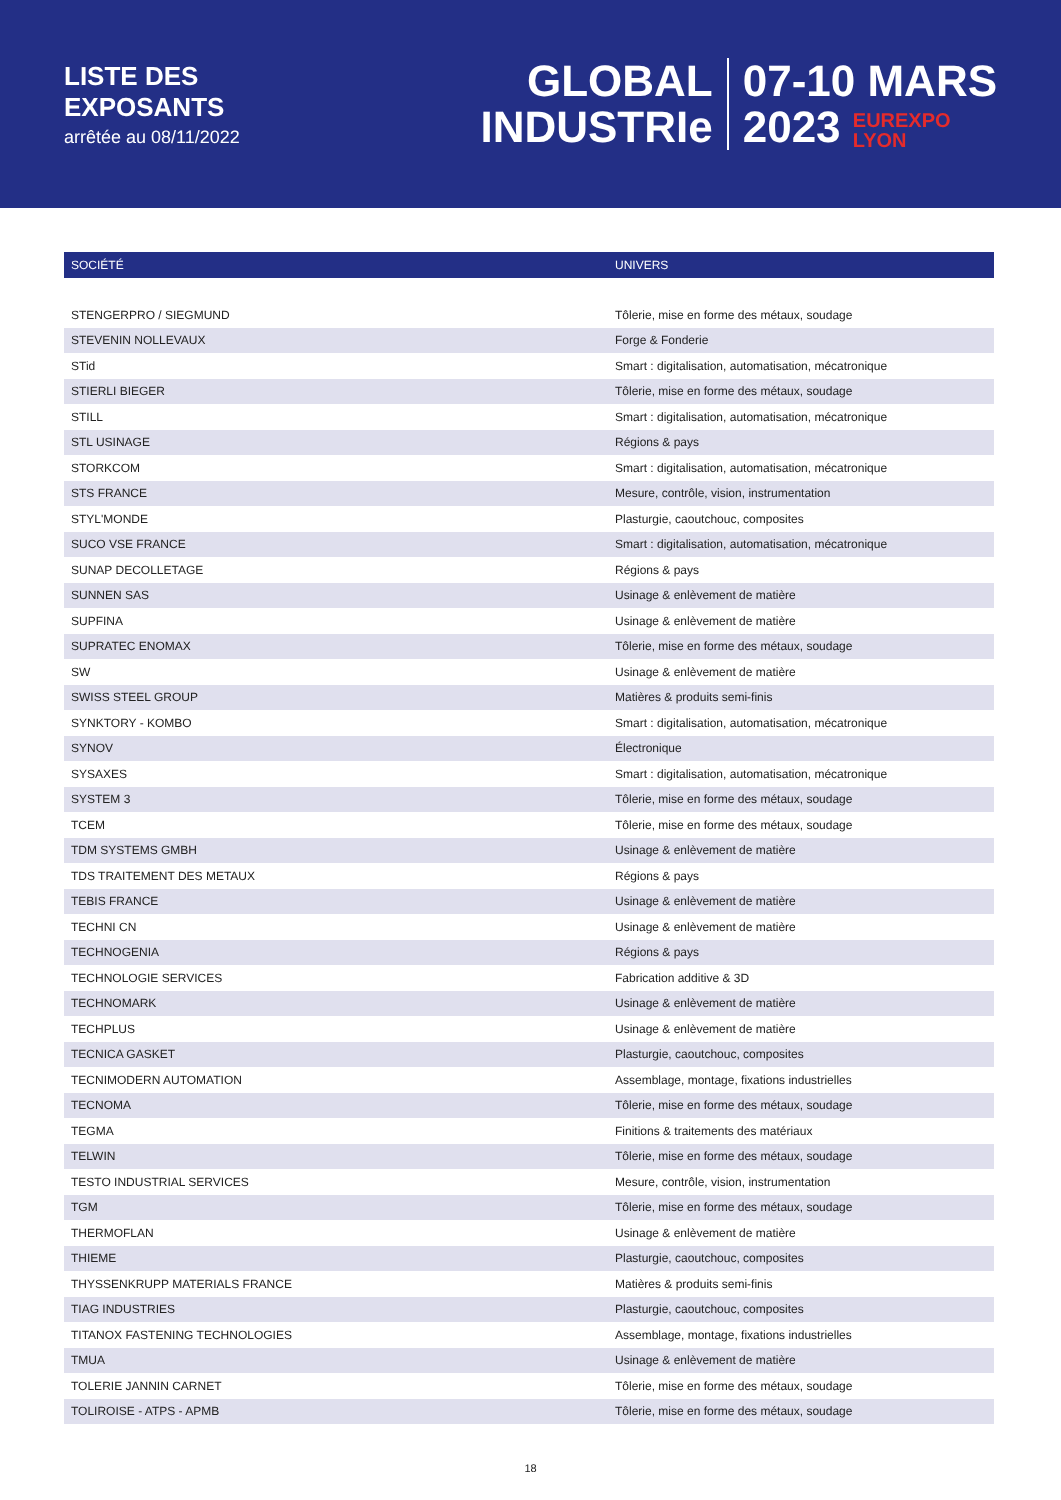LISTE DES
EXPOSANTS
arrêtée au 08/11/2022
GLOBAL
INDUSTRIe
07-10 MARS
2023 EUREXPO
LYON
| SOCIÉTÉ | UNIVERS |
| --- | --- |
| STENGERPRO / SIEGMUND | Tôlerie, mise en forme des métaux, soudage |
| STEVENIN NOLLEVAUX | Forge & Fonderie |
| STid | Smart : digitalisation, automatisation, mécatronique |
| STIERLI BIEGER | Tôlerie, mise en forme des métaux, soudage |
| STILL | Smart : digitalisation, automatisation, mécatronique |
| STL USINAGE | Régions & pays |
| STORKCOM | Smart : digitalisation, automatisation, mécatronique |
| STS FRANCE | Mesure, contrôle, vision, instrumentation |
| STYL'MONDE | Plasturgie, caoutchouc, composites |
| SUCO VSE FRANCE | Smart : digitalisation, automatisation, mécatronique |
| SUNAP DECOLLETAGE | Régions & pays |
| SUNNEN SAS | Usinage & enlèvement de matière |
| SUPFINA | Usinage & enlèvement de matière |
| SUPRATEC ENOMAX | Tôlerie, mise en forme des métaux, soudage |
| SW | Usinage & enlèvement de matière |
| SWISS STEEL GROUP | Matières & produits semi-finis |
| SYNKTORY - KOMBO | Smart : digitalisation, automatisation, mécatronique |
| SYNOV | Électronique |
| SYSAXES | Smart : digitalisation, automatisation, mécatronique |
| SYSTEM 3 | Tôlerie, mise en forme des métaux, soudage |
| TCEM | Tôlerie, mise en forme des métaux, soudage |
| TDM SYSTEMS GMBH | Usinage & enlèvement de matière |
| TDS TRAITEMENT DES METAUX | Régions & pays |
| TEBIS FRANCE | Usinage & enlèvement de matière |
| TECHNI CN | Usinage & enlèvement de matière |
| TECHNOGENIA | Régions & pays |
| TECHNOLOGIE SERVICES | Fabrication additive & 3D |
| TECHNOMARK | Usinage & enlèvement de matière |
| TECHPLUS | Usinage & enlèvement de matière |
| TECNICA GASKET | Plasturgie, caoutchouc, composites |
| TECNIMODERN AUTOMATION | Assemblage, montage, fixations industrielles |
| TECNOMA | Tôlerie, mise en forme des métaux, soudage |
| TEGMA | Finitions & traitements des matériaux |
| TELWIN | Tôlerie, mise en forme des métaux, soudage |
| TESTO INDUSTRIAL SERVICES | Mesure, contrôle, vision, instrumentation |
| TGM | Tôlerie, mise en forme des métaux, soudage |
| THERMOFLAN | Usinage & enlèvement de matière |
| THIEME | Plasturgie, caoutchouc, composites |
| THYSSENKRUPP MATERIALS FRANCE | Matières & produits semi-finis |
| TIAG INDUSTRIES | Plasturgie, caoutchouc, composites |
| TITANOX FASTENING TECHNOLOGIES | Assemblage, montage, fixations industrielles |
| TMUA | Usinage & enlèvement de matière |
| TOLERIE JANNIN CARNET | Tôlerie, mise en forme des métaux, soudage |
| TOLIROISE - ATPS - APMB | Tôlerie, mise en forme des métaux, soudage |
18